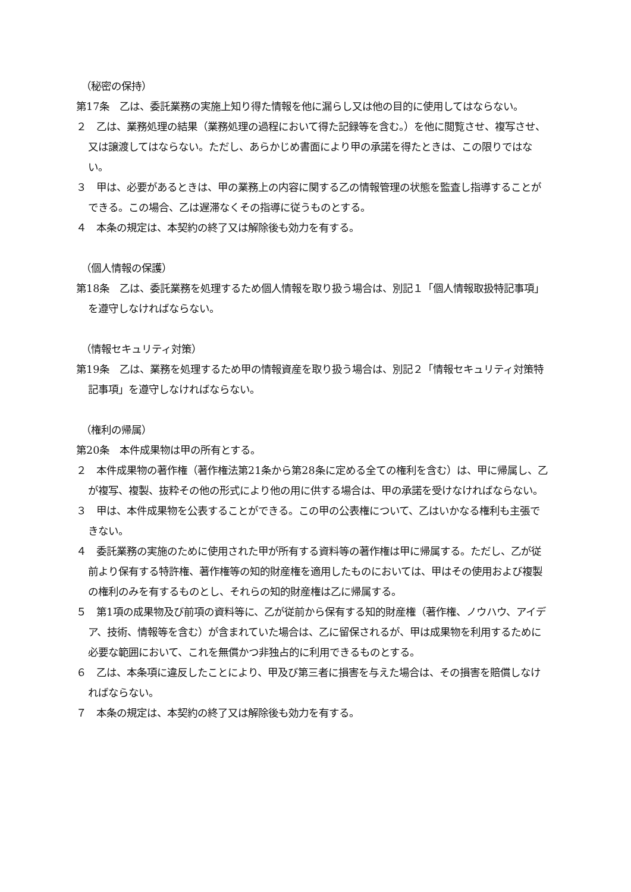（秘密の保持）
第17条　乙は、委託業務の実施上知り得た情報を他に漏らし又は他の目的に使用してはならない。
２　乙は、業務処理の結果（業務処理の過程において得た記録等を含む。）を他に閲覧させ、複写させ、又は譲渡してはならない。ただし、あらかじめ書面により甲の承諾を得たときは、この限りではない。
３　甲は、必要があるときは、甲の業務上の内容に関する乙の情報管理の状態を監査し指導することができる。この場合、乙は遅滞なくその指導に従うものとする。
４　本条の規定は、本契約の終了又は解除後も効力を有する。
（個人情報の保護）
第18条　乙は、委託業務を処理するため個人情報を取り扱う場合は、別記１「個人情報取扱特記事項」を遵守しなければならない。
（情報セキュリティ対策）
第19条　乙は、業務を処理するため甲の情報資産を取り扱う場合は、別記２「情報セキュリティ対策特記事項」を遵守しなければならない。
（権利の帰属）
第20条　本件成果物は甲の所有とする。
２　本件成果物の著作権（著作権法第21条から第28条に定める全ての権利を含む）は、甲に帰属し、乙が複写、複製、抜粋その他の形式により他の用に供する場合は、甲の承諾を受けなければならない。
３　甲は、本件成果物を公表することができる。この甲の公表権について、乙はいかなる権利も主張できない。
４　委託業務の実施のために使用された甲が所有する資料等の著作権は甲に帰属する。ただし、乙が従前より保有する特許権、著作権等の知的財産権を適用したものにおいては、甲はその使用および複製の権利のみを有するものとし、それらの知的財産権は乙に帰属する。
５　第1項の成果物及び前項の資料等に、乙が従前から保有する知的財産権（著作権、ノウハウ、アイデア、技術、情報等を含む）が含まれていた場合は、乙に留保されるが、甲は成果物を利用するために必要な範囲において、これを無償かつ非独占的に利用できるものとする。
６　乙は、本条項に違反したことにより、甲及び第三者に損害を与えた場合は、その損害を賠償しなければならない。
７　本条の規定は、本契約の終了又は解除後も効力を有する。